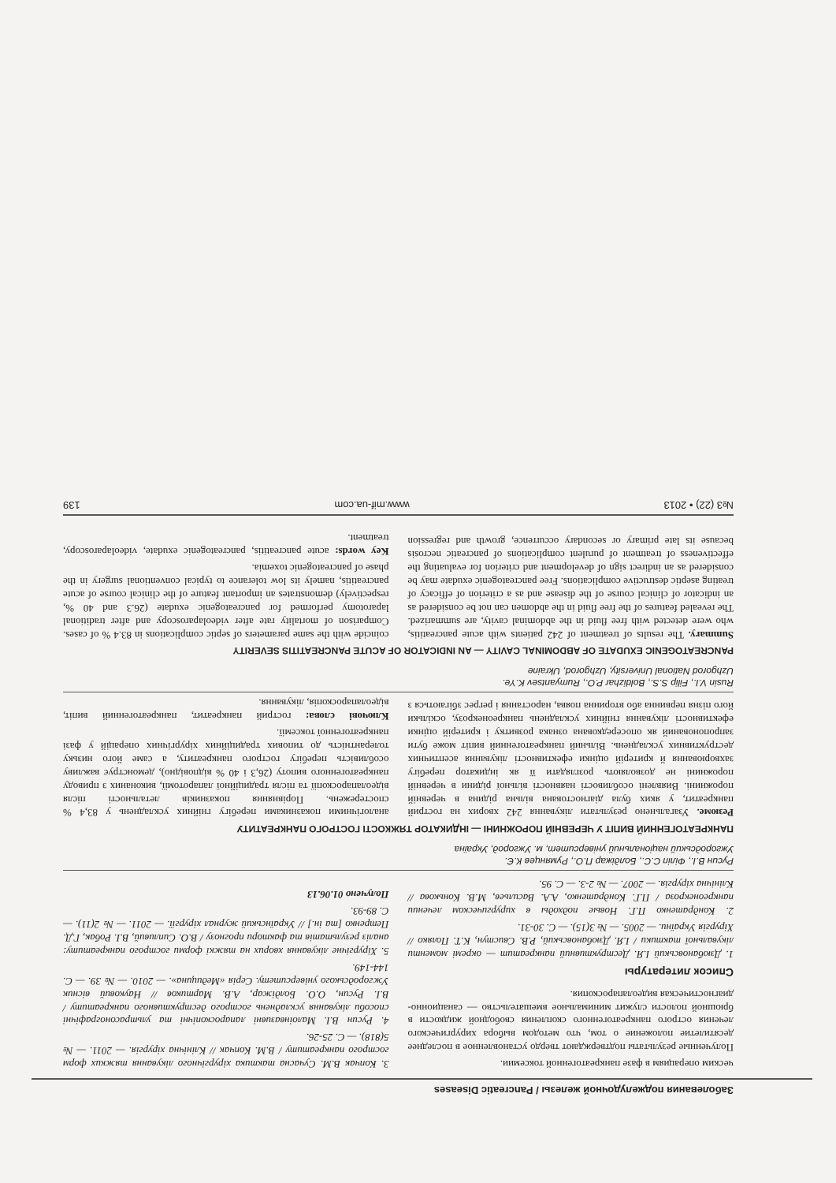Заболевания поджелудочной железы / Pancreatic Diseases
ческим операциям в фазе панкреатогенной токсемии.
Полученные результаты подтверждают твердо установленное в последнее десятилетие положение о том, что методом выбора хирургического лечения острого панкреатогенного скопления свободной жидкости в брюшной полости служит минимальное вмешательство — санационно-диагностическая видеолапароскопия.
Список литературы
1. Дзюбановський І.Я. Деструктивний панкреатит — окремі моменти лікувальної тактики / І.Я. Дзюбановський, Р.В. Свистун, К.Т. Поляко // Хірургія України. — 2005. — № 3(15). — С. 30-31.
2. Кондратенко П.Г. Новые подходы в хирургическом лечении панкреонекроза / П.Г. Кондратенко, А.А. Васильев, М.В. Конькова // Клінічна хірургія. — 2007. — № 2-3. — С. 95.
3. Копчак В.М. Сучасна тактика хірургічного лікування тяжких форм гострого панкреатиту / В.М. Копчак // Клінічна хірургія. — 2011. — № 5(818). — С. 25-26.
4. Русин В.І. Малоінвазивні лапароскопічні та ультрасонографічні способи лікування ускладнень гострого деструктивного панкреатиту / В.І. Русин, О.О. Болдіжар, А.В. Мартиков // Науковий вісник Ужгородського університету. Серія «Медицина». — 2010. — № 39. — С. 144-149.
5. Хірургічне лікування хворих на тяжкі форми гострого панкреатиту: аналіз результатів та фактори прогнозу / В.О. Сипливий, В.І. Робак, Г.Д. Петренко [та ін.] // Український журнал хірургії. — 2011. — № 2(11). — С. 89-93.
Получено 01.06.13
Русин В.І., Філіп С.С., Болдіжар П.О., Румянцев К.Є.
Ужгородський національний університет, м. Ужгород, Україна
ПАНКРЕАТОГЕННИЙ ВИПІТ У ЧЕРЕВНІЙ ПОРОЖНИНІ — ІНДИКАТОР ТЯЖКОСТІ ГОСТРОГО ПАНКРЕАТИТУ
Резюме. Узагальнено результати лікування 242 хворих на гострий панкреатит, у яких була діагностована вільна рідина в черевній порожнині. Виявлені особливості наявності вільної рідини в черевній порожнині не дозволяють розглядати її як індикатор перебігу захворювання й критерій оцінки ефективності лікування асептичних деструктивних ускладнень. Вільний панкреатогенний випіт може бути запропонований як опосередкована ознака розвитку і критерій оцінки ефективності лікування гнійних ускладнень панкреонекрозу, оскільки його пізня первинна або вторинна поява, наростання і регрес збігаються з аналогічними показниками перебігу гнійних ускладнень у 83,4 % спостережень. Порівняння показників летальності після відеолапароскопії та після традиційної лапаротомії, виконаних з приводу панкреатогенного випоту (26,3 і 40 % відповідно), демонструє важливу особливість перебігу гострого панкреатиту, а саме його низьку толерантність до типових традиційних хірургічних операцій у фазі панкреатогенної токсемії.
Ключові слова: гострий панкреатит, панкреатогенний випіт, відеолапароскопія, лікування.
Rusin V.I., Filip S.S., Boldizhar P.O., Rumyantsev K.Ye.
Uzhgorod National University, Uzhgorod, Ukraine
PANCREATOGENIC EXUDATE OF ABDOMINAL CAVITY — AN INDICATOR OF ACUTE PANCREATITIS SEVERITY
Summary. The results of treatment of 242 patients with acute pancreatitis, who were detected with free fluid in the abdominal cavity, are summarized. The revealed features of the free fluid in the abdomen can not be considered as an indicator of clinical course of the disease and as a criterion of efficacy of treating aseptic destructive complications. Free pancreatogenic exudate may be considered as an indirect sign of development and criterion for evaluating the effectiveness of treatment of purulent complications of pancreatic necrosis because its late primary or secondary occurrence, growth and regression coincide with the same parameters of septic complications in 83.4 % of cases. Comparison of mortality rate after videolaparoscopy and after traditional laparotomy performed for pancreatogenic exudate (26.3 and 40 %, respectively) demonstrates an important feature of the clinical course of acute pancreatitis, namely its low tolerance to typical conventional surgery in the phase of pancreatogenic toxemia.
Key words: acute pancreatitis, pancreatogenic exudate, videolaparoscopy, treatment.
№3 (22) • 2013 www.mif-ua.com 139